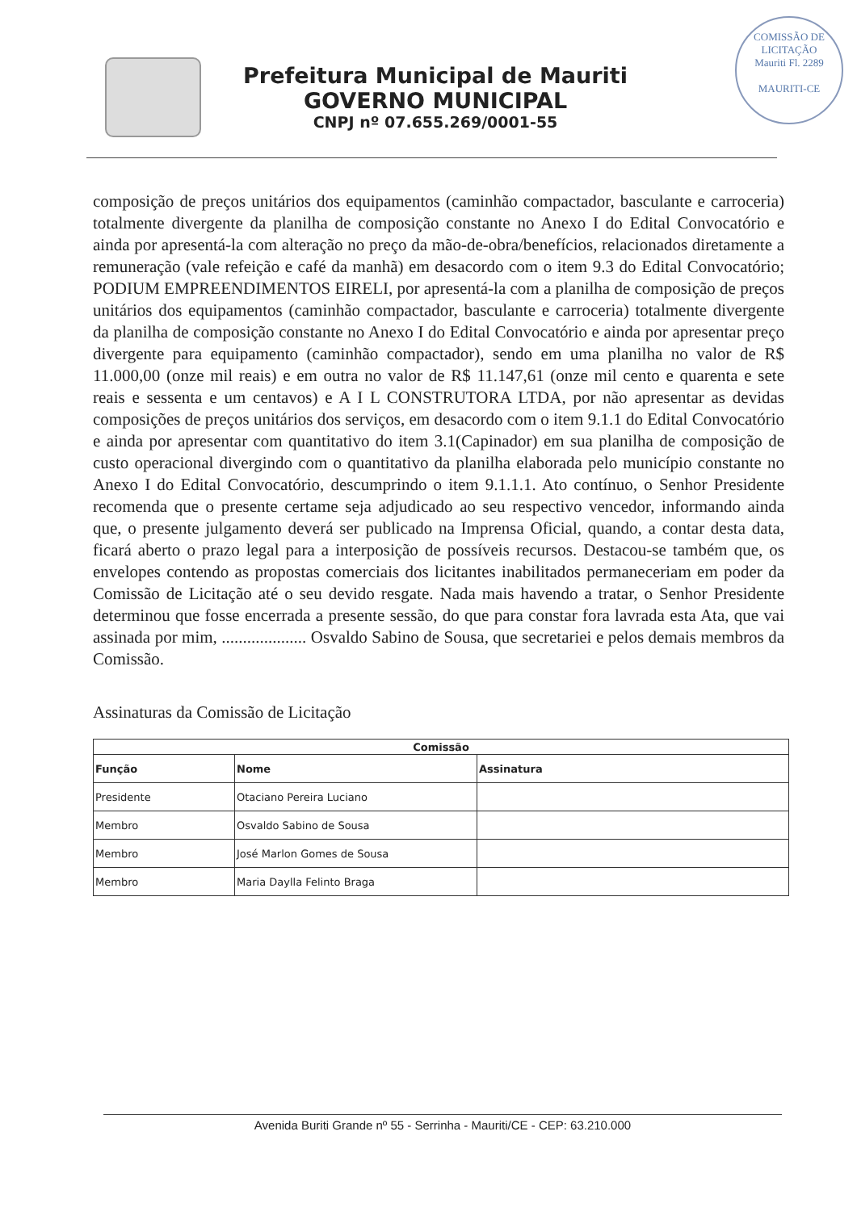Prefeitura Municipal de Mauriti
GOVERNO MUNICIPAL
CNPJ nº 07.655.269/0001-55
COMISSÃO DE LICITAÇÃO
Mauriti Fl. 2289
MAURITI-CE
composição de preços unitários dos equipamentos (caminhão compactador, basculante e carroceria) totalmente divergente da planilha de composição constante no Anexo I do Edital Convocatório e ainda por apresentá-la com alteração no preço da mão-de-obra/benefícios, relacionados diretamente a remuneração (vale refeição e café da manhã) em desacordo com o item 9.3 do Edital Convocatório; PODIUM EMPREENDIMENTOS EIRELI, por apresentá-la com a planilha de composição de preços unitários dos equipamentos (caminhão compactador, basculante e carroceria) totalmente divergente da planilha de composição constante no Anexo I do Edital Convocatório e ainda por apresentar preço divergente para equipamento (caminhão compactador), sendo em uma planilha no valor de R$ 11.000,00 (onze mil reais) e em outra no valor de R$ 11.147,61 (onze mil cento e quarenta e sete reais e sessenta e um centavos) e A I L CONSTRUTORA LTDA, por não apresentar as devidas composições de preços unitários dos serviços, em desacordo com o item 9.1.1 do Edital Convocatório e ainda por apresentar com quantitativo do item 3.1(Capinador) em sua planilha de composição de custo operacional divergindo com o quantitativo da planilha elaborada pelo município constante no Anexo I do Edital Convocatório, descumprindo o item 9.1.1.1. Ato contínuo, o Senhor Presidente recomenda que o presente certame seja adjudicado ao seu respectivo vencedor, informando ainda que, o presente julgamento deverá ser publicado na Imprensa Oficial, quando, a contar desta data, ficará aberto o prazo legal para a interposição de possíveis recursos. Destacou-se também que, os envelopes contendo as propostas comerciais dos licitantes inabilitados permaneceriam em poder da Comissão de Licitação até o seu devido resgate. Nada mais havendo a tratar, o Senhor Presidente determinou que fosse encerrada a presente sessão, do que para constar fora lavrada esta Ata, que vai assinada por mim, .................... Osvaldo Sabino de Sousa, que secretariei e pelos demais membros da Comissão.
Assinaturas da Comissão de Licitação
| Comissão | | |
| --- | --- | --- |
| Função | Nome | Assinatura |
| Presidente | Otaciano Pereira Luciano | |
| Membro | Osvaldo Sabino de Sousa | |
| Membro | José Marlon Gomes de Sousa | |
| Membro | Maria Daylla Felinto Braga | |
Avenida Buriti Grande nº 55 - Serrinha - Mauriti/CE - CEP: 63.210.000